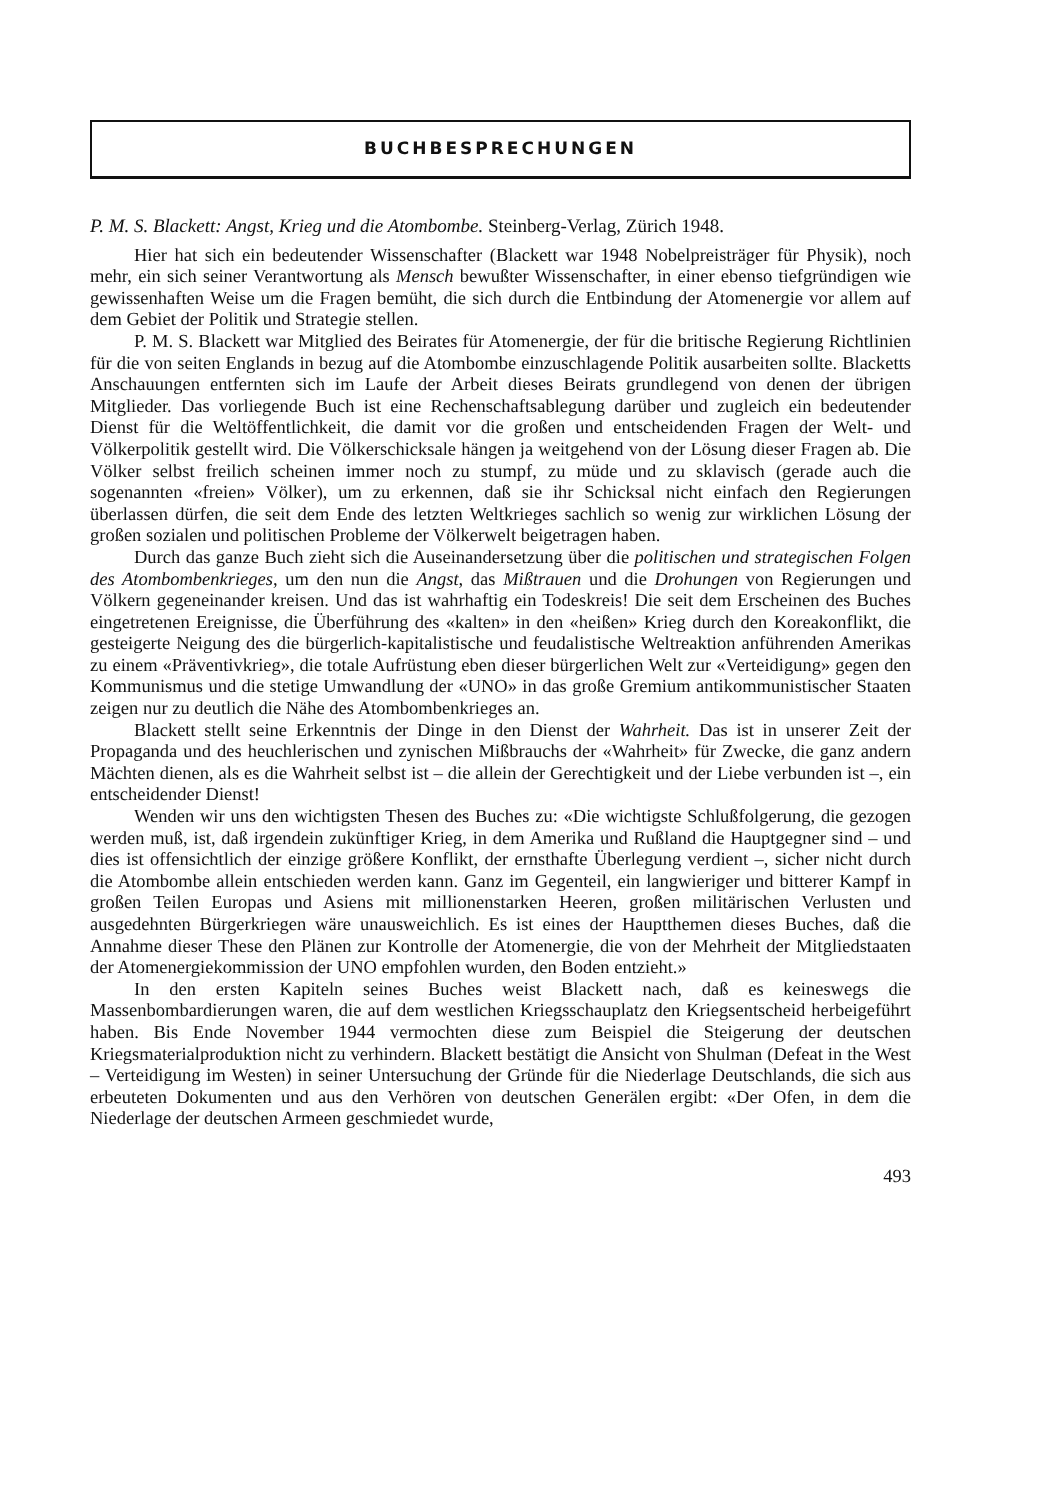BUCHBESPRECHUNGEN
P. M. S. Blackett: Angst, Krieg und die Atombombe. Steinberg-Verlag, Zürich 1948.
Hier hat sich ein bedeutender Wissenschafter (Blackett war 1948 Nobelpreisträger für Physik), noch mehr, ein sich seiner Verantwortung als Mensch bewußter Wissenschafter, in einer ebenso tiefgründigen wie gewissenhaften Weise um die Fragen bemüht, die sich durch die Entbindung der Atomenergie vor allem auf dem Gebiet der Politik und Strategie stellen.
P. M. S. Blackett war Mitglied des Beirates für Atomenergie, der für die britische Regierung Richtlinien für die von seiten Englands in bezug auf die Atombombe einzuschlagende Politik ausarbeiten sollte. Blacketts Anschauungen entfernten sich im Laufe der Arbeit dieses Beirats grundlegend von denen der übrigen Mitglieder. Das vorliegende Buch ist eine Rechenschaftsablegung darüber und zugleich ein bedeutender Dienst für die Weltöffentlichkeit, die damit vor die großen und entscheidenden Fragen der Welt- und Völkerpolitik gestellt wird. Die Völkerschicksale hängen ja weitgehend von der Lösung dieser Fragen ab. Die Völker selbst freilich scheinen immer noch zu stumpf, zu müde und zu sklavisch (gerade auch die sogenannten «freien» Völker), um zu erkennen, daß sie ihr Schicksal nicht einfach den Regierungen überlassen dürfen, die seit dem Ende des letzten Weltkrieges sachlich so wenig zur wirklichen Lösung der großen sozialen und politischen Probleme der Völkerwelt beigetragen haben.
Durch das ganze Buch zieht sich die Auseinandersetzung über die politischen und strategischen Folgen des Atombombenkrieges, um den nun die Angst, das Mißtrauen und die Drohungen von Regierungen und Völkern gegeneinander kreisen. Und das ist wahrhaftig ein Todeskreis! Die seit dem Erscheinen des Buches eingetretenen Ereignisse, die Überführung des «kalten» in den «heißen» Krieg durch den Koreakonflikt, die gesteigerte Neigung des die bürgerlich-kapitalistische und feudalistische Weltreaktion anführenden Amerikas zu einem «Präventivkrieg», die totale Aufrüstung eben dieser bürgerlichen Welt zur «Verteidigung» gegen den Kommunismus und die stetige Umwandlung der «UNO» in das große Gremium antikommunistischer Staaten zeigen nur zu deutlich die Nähe des Atombombenkrieges an.
Blackett stellt seine Erkenntnis der Dinge in den Dienst der Wahrheit. Das ist in unserer Zeit der Propaganda und des heuchlerischen und zynischen Mißbrauchs der «Wahrheit» für Zwecke, die ganz andern Mächten dienen, als es die Wahrheit selbst ist – die allein der Gerechtigkeit und der Liebe verbunden ist –, ein entscheidender Dienst!
Wenden wir uns den wichtigsten Thesen des Buches zu: «Die wichtigste Schlußfolgerung, die gezogen werden muß, ist, daß irgendein zukünftiger Krieg, in dem Amerika und Rußland die Hauptgegner sind – und dies ist offensichtlich der einzige größere Konflikt, der ernsthafte Überlegung verdient –, sicher nicht durch die Atombombe allein entschieden werden kann. Ganz im Gegenteil, ein langwieriger und bitterer Kampf in großen Teilen Europas und Asiens mit millionenstarken Heeren, großen militärischen Verlusten und ausgedehnten Bürgerkriegen wäre unausweichlich. Es ist eines der Hauptthemen dieses Buches, daß die Annahme dieser These den Plänen zur Kontrolle der Atomenergie, die von der Mehrheit der Mitgliedstaaten der Atomenergiekommission der UNO empfohlen wurden, den Boden entzieht.»
In den ersten Kapiteln seines Buches weist Blackett nach, daß es keineswegs die Massenbombardierungen waren, die auf dem westlichen Kriegsschauplatz den Kriegsentscheid herbeigeführt haben. Bis Ende November 1944 vermochten diese zum Beispiel die Steigerung der deutschen Kriegsmaterialproduktion nicht zu verhindern. Blackett bestätigt die Ansicht von Shulman (Defeat in the West – Verteidigung im Westen) in seiner Untersuchung der Gründe für die Niederlage Deutschlands, die sich aus erbeuteten Dokumenten und aus den Verhören von deutschen Generälen ergibt: «Der Ofen, in dem die Niederlage der deutschen Armeen geschmiedet wurde,
493